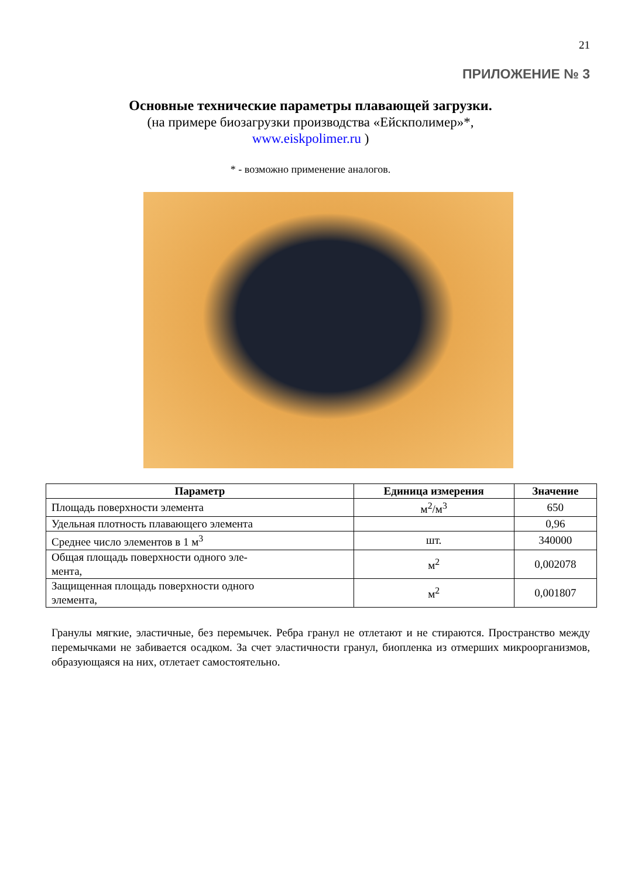21
ПРИЛОЖЕНИЕ № 3
Основные технические параметры плавающей загрузки.
(на примере биозагрузки производства «Ейскполимер»*,
www.eiskpolimer.ru )
* - возможно применение аналогов.
| Параметр | Единица измерения | Значение |
| --- | --- | --- |
| Площадь поверхности элемента | м<sup>2</sup>/м<sup>3</sup> | 650 |
| Удельная плотность плавающего элемента | | 0,96 |
| Среднее число элементов в 1 м<sup>3</sup> | шт. | 340000 |
| Общая площадь поверхности одного эле- мента, | м<sup>2</sup> | 0,002078 |
| Защищенная площадь поверхности одного элемента, | м<sup>2</sup> | 0,001807 |
Гранулы мягкие, эластичные, без перемычек. Ребра гранул не отлетают и не стираются. Пространство между перемычками не забивается осадком. За счет эластичности гранул, биопленка из отмерших микроорганизмов, образующаяся на них, отлетает самостоятельно.